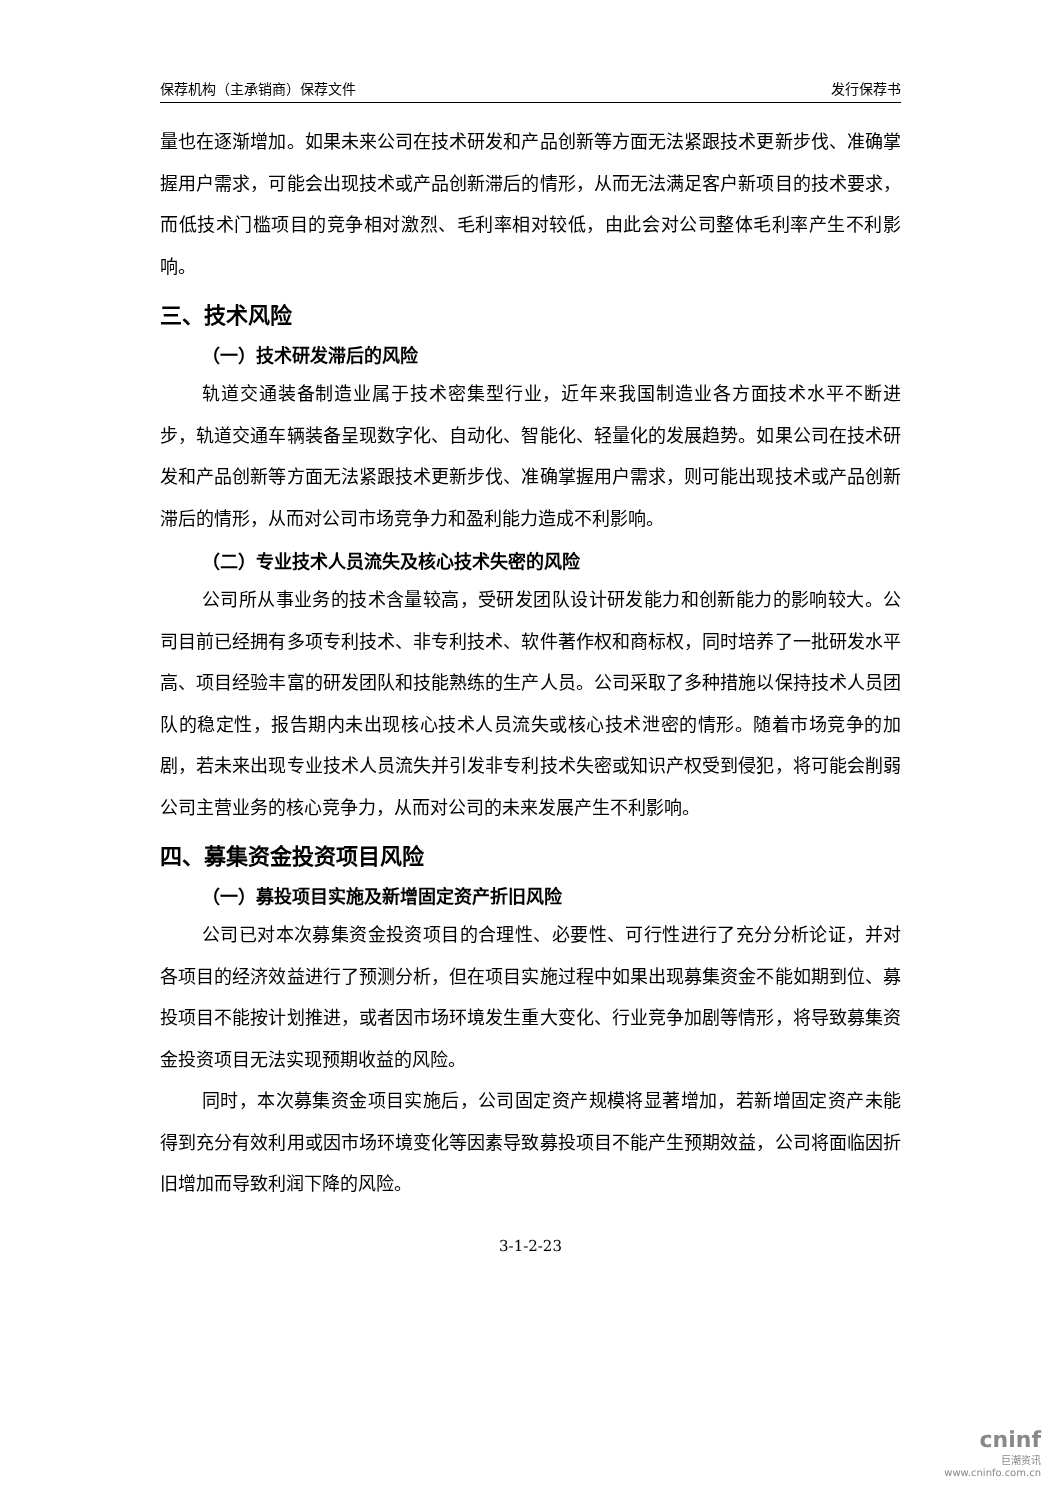保荐机构（主承销商）保荐文件 发行保荐书
量也在逐渐增加。如果未来公司在技术研发和产品创新等方面无法紧跟技术更新步伐、准确掌握用户需求，可能会出现技术或产品创新滞后的情形，从而无法满足客户新项目的技术要求，而低技术门槛项目的竞争相对激烈、毛利率相对较低，由此会对公司整体毛利率产生不利影响。
三、技术风险
（一）技术研发滞后的风险
轨道交通装备制造业属于技术密集型行业，近年来我国制造业各方面技术水平不断进步，轨道交通车辆装备呈现数字化、自动化、智能化、轻量化的发展趋势。如果公司在技术研发和产品创新等方面无法紧跟技术更新步伐、准确掌握用户需求，则可能出现技术或产品创新滞后的情形，从而对公司市场竞争力和盈利能力造成不利影响。
（二）专业技术人员流失及核心技术失密的风险
公司所从事业务的技术含量较高，受研发团队设计研发能力和创新能力的影响较大。公司目前已经拥有多项专利技术、非专利技术、软件著作权和商标权，同时培养了一批研发水平高、项目经验丰富的研发团队和技能熟练的生产人员。公司采取了多种措施以保持技术人员团队的稳定性，报告期内未出现核心技术人员流失或核心技术泄密的情形。随着市场竞争的加剧，若未来出现专业技术人员流失并引发非专利技术失密或知识产权受到侵犯，将可能会削弱公司主营业务的核心竞争力，从而对公司的未来发展产生不利影响。
四、募集资金投资项目风险
（一）募投项目实施及新增固定资产折旧风险
公司已对本次募集资金投资项目的合理性、必要性、可行性进行了充分分析论证，并对各项目的经济效益进行了预测分析，但在项目实施过程中如果出现募集资金不能如期到位、募投项目不能按计划推进，或者因市场环境发生重大变化、行业竞争加剧等情形，将导致募集资金投资项目无法实现预期收益的风险。
同时，本次募集资金项目实施后，公司固定资产规模将显著增加，若新增固定资产未能得到充分有效利用或因市场环境变化等因素导致募投项目不能产生预期效益，公司将面临因折旧增加而导致利润下降的风险。
3-1-2-23
cninf
巨潮资讯
www.cninfo.com.cn